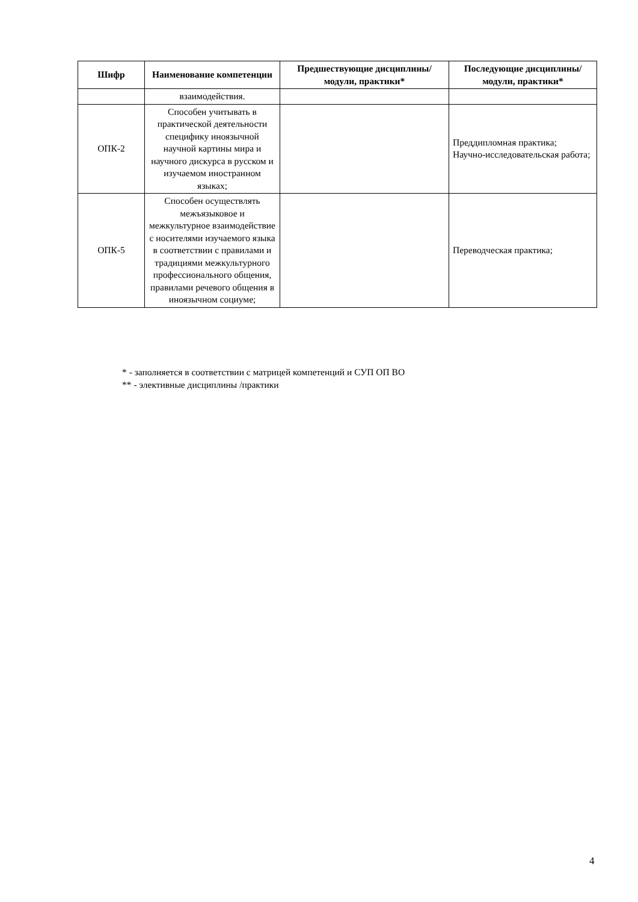| Шифр | Наименование компетенции | Предшествующие дисциплины/модули, практики* | Последующие дисциплины/модули, практики* |
| --- | --- | --- | --- |
| | взаимодействия. | | |
| ОПК-2 | Способен учитывать в практической деятельности специфику иноязычной научной картины мира и научного дискурса в русском и изучаемом иностранном языках; | | Преддипломная практика; Научно-исследовательская работа; |
| ОПК-5 | Способен осуществлять межъязыковое и межкультурное взаимодействие с носителями изучаемого языка в соответствии с правилами и традициями межкультурного профессионального общения, правилами речевого общения в иноязычном социуме; | | Переводческая практика; |
* - заполняется в соответствии с матрицей компетенций и СУП ОП ВО
** - элективные дисциплины /практики
4